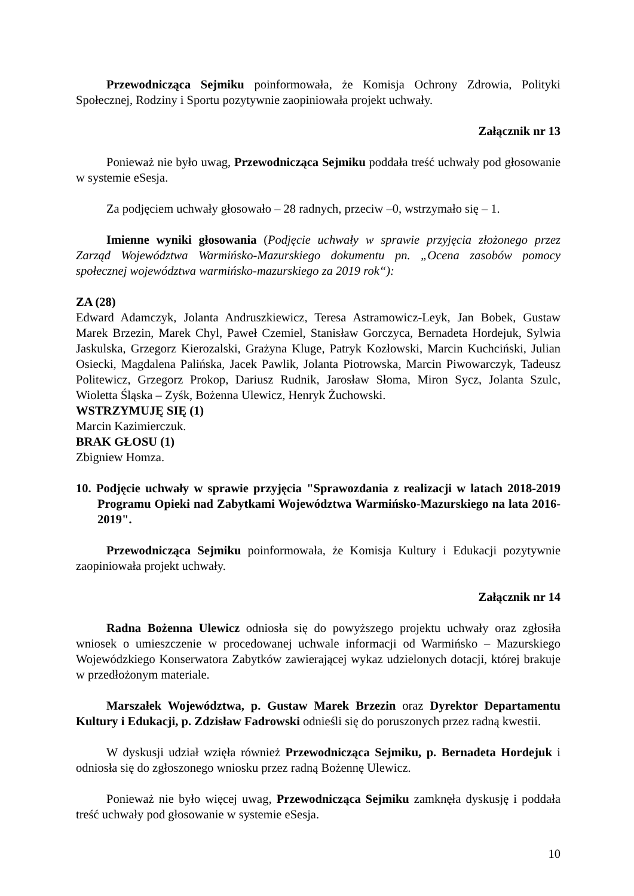Przewodnicząca Sejmiku poinformowała, że Komisja Ochrony Zdrowia, Polityki Społecznej, Rodziny i Sportu pozytywnie zaopiniowała projekt uchwały.
Załącznik nr 13
Ponieważ nie było uwag, Przewodnicząca Sejmiku poddała treść uchwały pod głosowanie w systemie eSesja.
Za podjęciem uchwały głosowało – 28 radnych, przeciw –0, wstrzymało się – 1.
Imienne wyniki głosowania (Podjęcie uchwały w sprawie przyjęcia złożonego przez Zarząd Województwa Warmińsko-Mazurskiego dokumentu pn. „Ocena zasobów pomocy społecznej województwa warmińsko-mazurskiego za 2019 rok“):
ZA (28)
Edward Adamczyk, Jolanta Andruszkiewicz, Teresa Astramowicz-Leyk, Jan Bobek, Gustaw Marek Brzezin, Marek Chyl, Paweł Czemiel, Stanisław Gorczyca, Bernadeta Hordejuk, Sylwia Jaskulska, Grzegorz Kierozalski, Grażyna Kluge, Patryk Kozłowski, Marcin Kuchciński, Julian Osiecki, Magdalena Palińska, Jacek Pawlik, Jolanta Piotrowska, Marcin Piwowarczyk, Tadeusz Politewicz, Grzegorz Prokop, Dariusz Rudnik, Jarosław Słoma, Miron Sycz, Jolanta Szulc, Wioletta Śląska – Zyśk, Bożenna Ulewicz, Henryk Żuchowski.
WSTRZYMUJĘ SIĘ (1)
Marcin Kazimierczuk.
BRAK GŁOSU (1)
Zbigniew Homza.
10. Podjęcie uchwały w sprawie przyjęcia "Sprawozdania z realizacji w latach 2018-2019 Programu Opieki nad Zabytkami Województwa Warmińsko-Mazurskiego na lata 2016-2019".
Przewodnicząca Sejmiku poinformowała, że Komisja Kultury i Edukacji pozytywnie zaopiniowała projekt uchwały.
Załącznik nr 14
Radna Bożenna Ulewicz odniosła się do powyższego projektu uchwały oraz zgłosiła wniosek o umieszczenie w procedowanej uchwale informacji od Warmińsko – Mazurskiego Wojewódzkiego Konserwatora Zabytków zawierającej wykaz udzielonych dotacji, której brakuje w przedłożonym materiale.
Marszałek Województwa, p. Gustaw Marek Brzezin oraz Dyrektor Departamentu Kultury i Edukacji, p. Zdzisław Fadrowski odnieśli się do poruszonych przez radną kwestii.
W dyskusji udział wzięła również Przewodnicząca Sejmiku, p. Bernadeta Hordejuk i odniosła się do zgłoszonego wniosku przez radną Bożennę Ulewicz.
Ponieważ nie było więcej uwag, Przewodnicząca Sejmiku zamknęła dyskusję i poddała treść uchwały pod głosowanie w systemie eSesja.
10